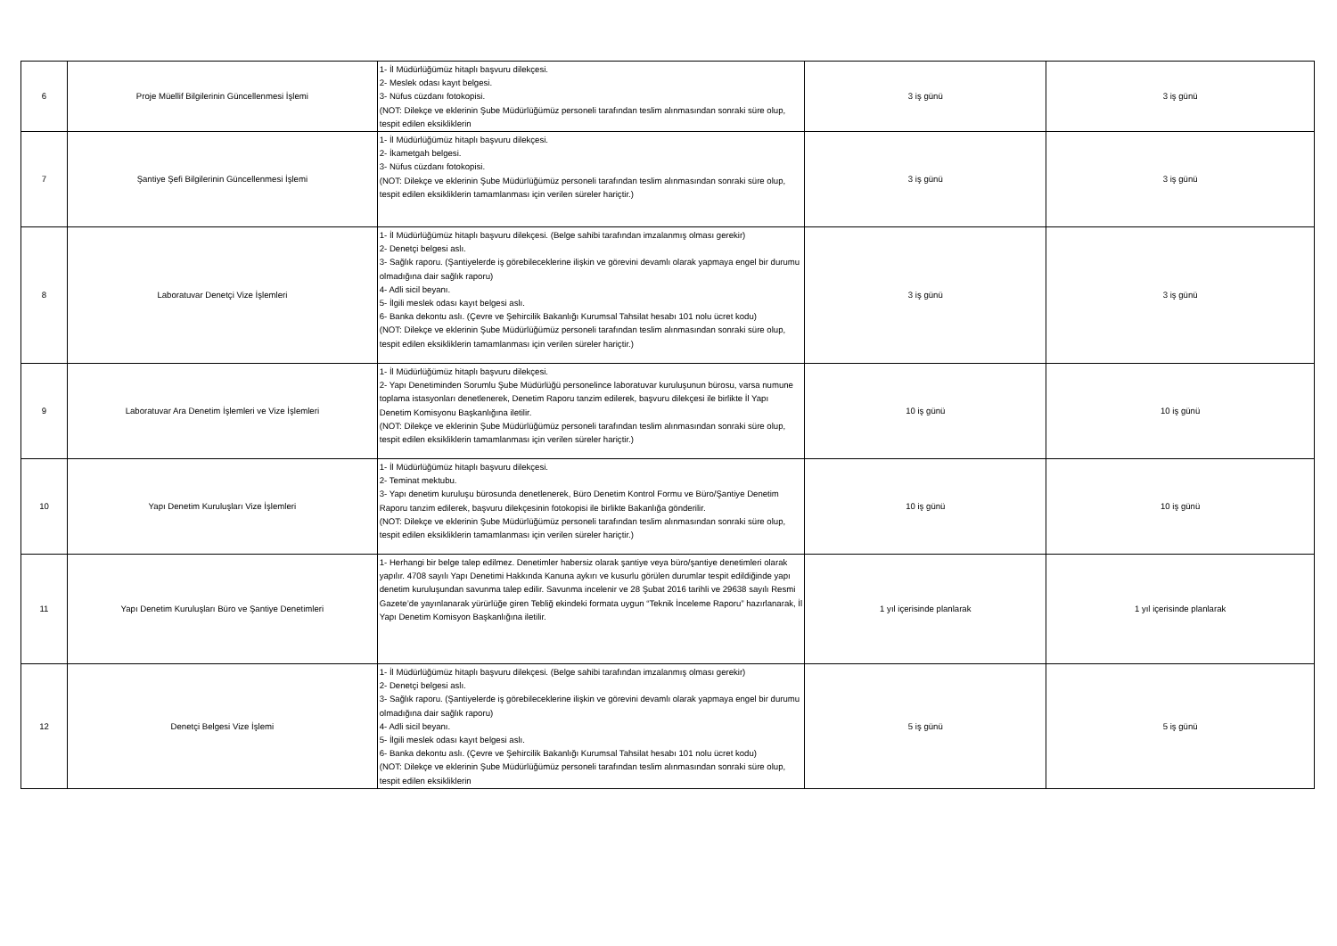| 6 | Proje Müellif Bilgilerinin Güncellenmesi İşlemi | 1- İl Müdürlüğümüz hitaplı başvuru dilekçesi. 2- Meslek odası kayıt belgesi. 3- Nüfus cüzdanı fotokopisi. (NOT: Dilekçe ve eklerinin Şube Müdürlüğümüz personeli tarafından teslim alınmasından sonraki süre olup, tespit edilen eksikliklerin | 3 iş günü | 3 iş günü |
| 7 | Şantiye Şefi Bilgilerinin Güncellenmesi İşlemi | 1- İl Müdürlüğümüz hitaplı başvuru dilekçesi. 2- İkametgah belgesi. 3- Nüfus cüzdanı fotokopisi. (NOT: Dilekçe ve eklerinin Şube Müdürlüğümüz personeli tarafından teslim alınmasından sonraki süre olup, tespit edilen eksikliklerin tamamlanması için verilen süreler hariçtir.) | 3 iş günü | 3 iş günü |
| 8 | Laboratuvar Denetçi Vize İşlemleri | 1- İl Müdürlüğümüz hitaplı başvuru dilekçesi. (Belge sahibi tarafından imzalanmış olması gerekir) 2- Denetçi belgesi aslı. 3- Sağlık raporu. (Şantiyelerde iş görebileceklerine ilişkin ve görevini devamlı olarak yapmaya engel bir durumu olmadığına dair sağlık raporu) 4- Adli sicil beyanı. 5- İlgili meslek odası kayıt belgesi aslı. 6- Banka dekontu aslı. (Çevre ve Şehircilik Bakanlığı Kurumsal Tahsilat hesabı 101 nolu ücret kodu) (NOT: Dilekçe ve eklerinin Şube Müdürlüğümüz personeli tarafından teslim alınmasından sonraki süre olup, tespit edilen eksikliklerin tamamlanması için verilen süreler hariçtir.) | 3 iş günü | 3 iş günü |
| 9 | Laboratuvar Ara Denetim İşlemleri ve Vize İşlemleri | 1- İl Müdürlüğümüz hitaplı başvuru dilekçesi. 2- Yapı Denetiminden Sorumlu Şube Müdürlüğü personelince laboratuvar kuruluşunun bürosu, varsa numune toplama istasyonları denetlenerek, Denetim Raporu tanzim edilerek, başvuru dilekçesi ile birlikte İl Yapı Denetim Komisyonu Başkanlığına iletilir. (NOT: Dilekçe ve eklerinin Şube Müdürlüğümüz personeli tarafından teslim alınmasından sonraki süre olup, tespit edilen eksikliklerin tamamlanması için verilen süreler hariçtir.) | 10 iş günü | 10 iş günü |
| 10 | Yapı Denetim Kuruluşları Vize İşlemleri | 1- İl Müdürlüğümüz hitaplı başvuru dilekçesi. 2- Teminat mektubu. 3- Yapı denetim kuruluşu bürosunda denetlenerek, Büro Denetim Kontrol Formu ve Büro/Şantiye Denetim Raporu tanzim edilerek, başvuru dilekçesinin fotokopisi ile birlikte Bakanlığa gönderilir. (NOT: Dilekçe ve eklerinin Şube Müdürlüğümüz personeli tarafından teslim alınmasından sonraki süre olup, tespit edilen eksikliklerin tamamlanması için verilen süreler hariçtir.) | 10 iş günü | 10 iş günü |
| 11 | Yapı Denetim Kuruluşları Büro ve Şantiye Denetimleri | 1- Herhangi bir belge talep edilmez. Denetimler habersiz olarak şantiye veya büro/şantiye denetimleri olarak yapılır. 4708 sayılı Yapı Denetimi Hakkında Kanuna aykırı ve kusurlu görülen durumlar tespit edildiğinde yapı denetim kuruluşundan savunma talep edilir. Savunma incelenir ve 28 Şubat 2016 tarihli ve 29638 sayılı Resmi Gazete’de yayınlanarak yürürlüğe giren Tebliğ ekindeki formata uygun “Teknik İnceleme Raporu” hazırlanarak, İl Yapı Denetim Komisyon Başkanlığına iletilir. | 1 yıl içerisinde planlarak | 1 yıl içerisinde planlarak |
| 12 | Denetçi Belgesi Vize İşlemi | 1- İl Müdürlüğümüz hitaplı başvuru dilekçesi. (Belge sahibi tarafından imzalanmış olması gerekir) 2- Denetçi belgesi aslı. 3- Sağlık raporu. (Şantiyelerde iş görebileceklerine ilişkin ve görevini devamlı olarak yapmaya engel bir durumu olmadığına dair sağlık raporu) 4- Adli sicil beyanı. 5- İlgili meslek odası kayıt belgesi aslı. 6- Banka dekontu aslı. (Çevre ve Şehircilik Bakanlığı Kurumsal Tahsilat hesabı 101 nolu ücret kodu) (NOT: Dilekçe ve eklerinin Şube Müdürlüğümüz personeli tarafından teslim alınmasından sonraki süre olup, tespit edilen eksikliklerin | 5 iş günü | 5 iş günü |